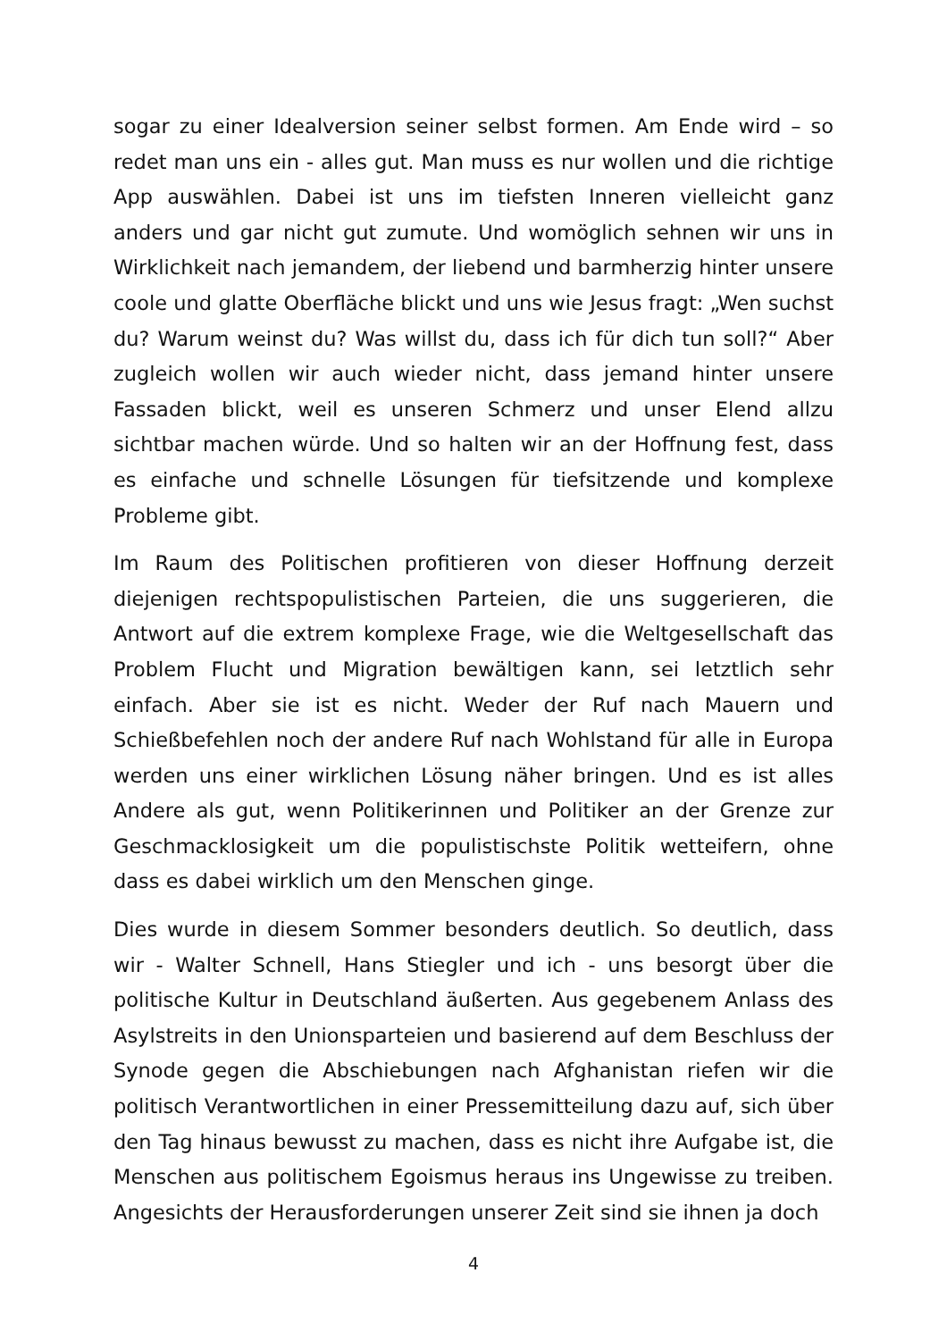sogar zu einer Idealversion seiner selbst formen. Am Ende wird – so redet man uns ein - alles gut. Man muss es nur wollen und die richtige App auswählen. Dabei ist uns im tiefsten Inneren vielleicht ganz anders und gar nicht gut zumute. Und womöglich sehnen wir uns in Wirklichkeit nach jemandem, der liebend und barmherzig hinter unsere coole und glatte Oberfläche blickt und uns wie Jesus fragt: „Wen suchst du? Warum weinst du? Was willst du, dass ich für dich tun soll?“ Aber zugleich wollen wir auch wieder nicht, dass jemand hinter unsere Fassaden blickt, weil es unseren Schmerz und unser Elend allzu sichtbar machen würde. Und so halten wir an der Hoffnung fest, dass es einfache und schnelle Lösungen für tiefsitzende und komplexe Probleme gibt.
Im Raum des Politischen profitieren von dieser Hoffnung derzeit diejenigen rechtspopulistischen Parteien, die uns suggerieren, die Antwort auf die extrem komplexe Frage, wie die Weltgesellschaft das Problem Flucht und Migration bewältigen kann, sei letztlich sehr einfach. Aber sie ist es nicht. Weder der Ruf nach Mauern und Schießbefehlen noch der andere Ruf nach Wohlstand für alle in Europa werden uns einer wirklichen Lösung näher bringen. Und es ist alles Andere als gut, wenn Politikerinnen und Politiker an der Grenze zur Geschmacklosigkeit um die populistischste Politik wetteifern, ohne dass es dabei wirklich um den Menschen ginge.
Dies wurde in diesem Sommer besonders deutlich. So deutlich, dass wir - Walter Schnell, Hans Stiegler und ich - uns besorgt über die politische Kultur in Deutschland äußerten. Aus gegebenem Anlass des Asylstreits in den Unionsparteien und basierend auf dem Beschluss der Synode gegen die Abschiebungen nach Afghanistan riefen wir die politisch Verantwortlichen in einer Pressemitteilung dazu auf, sich über den Tag hinaus bewusst zu machen, dass es nicht ihre Aufgabe ist, die Menschen aus politischem Egoismus heraus ins Ungewisse zu treiben. Angesichts der Herausforderungen unserer Zeit sind sie ihnen ja doch
4